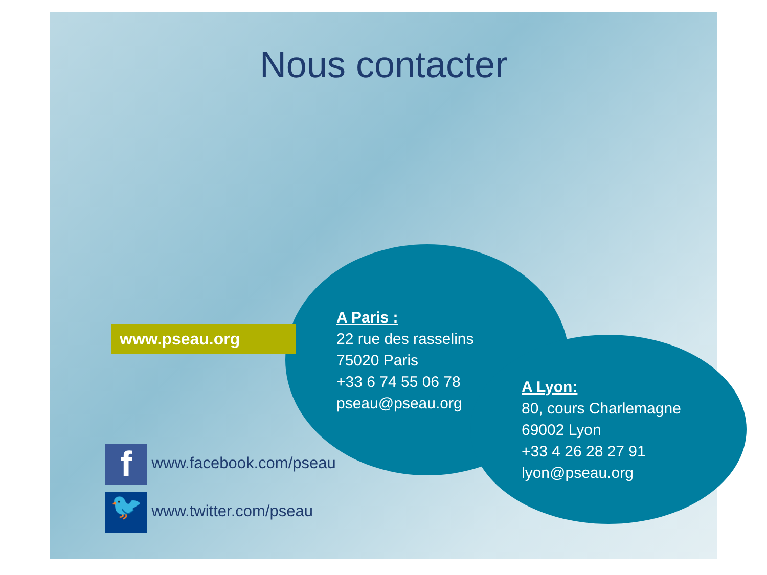Nous contacter
www.pseau.org
A Paris :
22 rue des rasselins
75020 Paris
+33 6 74 55 06 78
pseau@pseau.org
A Lyon:
80, cours Charlemagne
69002 Lyon
+33 4 26 28 27 91
lyon@pseau.org
f www.facebook.com/pseau
🐦 www.twitter.com/pseau